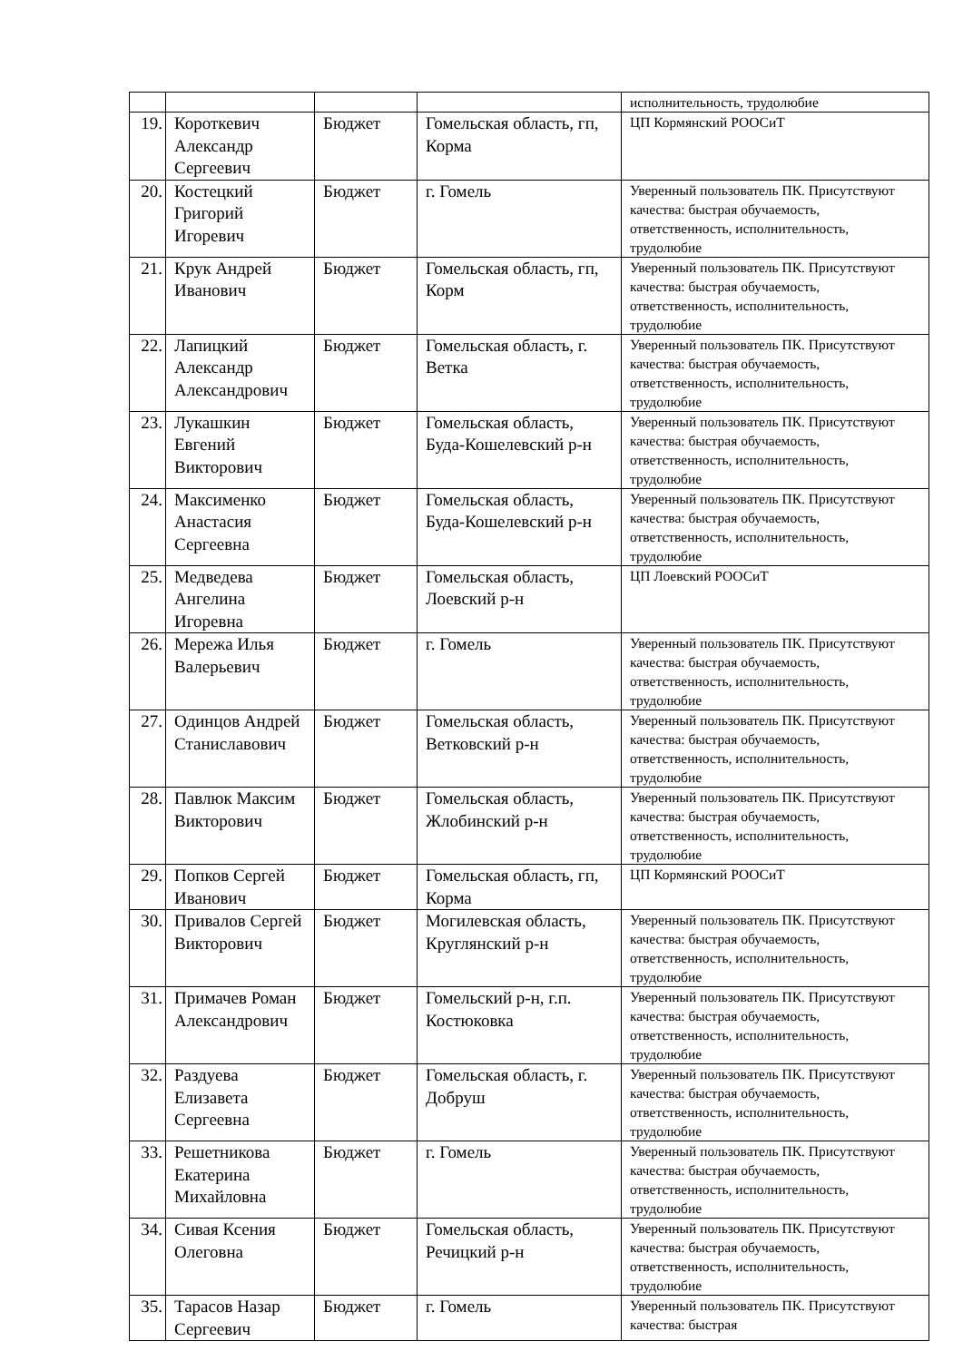| | | | | исполнительность, трудолюбие |
| 19. | Короткевич Александр Сергеевич | Бюджет | Гомельская область, гп, Корма | ЦП Кормянский РООСиТ |
| 20. | Костецкий Григорий Игоревич | Бюджет | г. Гомель | Уверенный пользователь ПК. Присутствуют качества: быстрая обучаемость, ответственность, исполнительность, трудолюбие |
| 21. | Крук Андрей Иванович | Бюджет | Гомельская область, гп, Корм | Уверенный пользователь ПК. Присутствуют качества: быстрая обучаемость, ответственность, исполнительность, трудолюбие |
| 22. | Лапицкий Александр Александрович | Бюджет | Гомельская область, г. Ветка | Уверенный пользователь ПК. Присутствуют качества: быстрая обучаемость, ответственность, исполнительность, трудолюбие |
| 23. | Лукашкин Евгений Викторович | Бюджет | Гомельская область, Буда-Кошелевский р-н | Уверенный пользователь ПК. Присутствуют качества: быстрая обучаемость, ответственность, исполнительность, трудолюбие |
| 24. | Максименко Анастасия Сергеевна | Бюджет | Гомельская область, Буда-Кошелевский р-н | Уверенный пользователь ПК. Присутствуют качества: быстрая обучаемость, ответственность, исполнительность, трудолюбие |
| 25. | Медведева Ангелина Игоревна | Бюджет | Гомельская область, Лоевский р-н | ЦП Лоевский РООСиТ |
| 26. | Мережа Илья Валерьевич | Бюджет | г. Гомель | Уверенный пользователь ПК. Присутствуют качества: быстрая обучаемость, ответственность, исполнительность, трудолюбие |
| 27. | Одинцов Андрей Станиславович | Бюджет | Гомельская область, Ветковский р-н | Уверенный пользователь ПК. Присутствуют качества: быстрая обучаемость, ответственность, исполнительность, трудолюбие |
| 28. | Павлюк Максим Викторович | Бюджет | Гомельская область, Жлобинский р-н | Уверенный пользователь ПК. Присутствуют качества: быстрая обучаемость, ответственность, исполнительность, трудолюбие |
| 29. | Попков Сергей Иванович | Бюджет | Гомельская область, гп, Корма | ЦП Кормянский РООСиТ |
| 30. | Привалов Сергей Викторович | Бюджет | Могилевская область, Круглянский р-н | Уверенный пользователь ПК. Присутствуют качества: быстрая обучаемость, ответственность, исполнительность, трудолюбие |
| 31. | Примачев Роман Александрович | Бюджет | Гомельский р-н, г.п. Костюковка | Уверенный пользователь ПК. Присутствуют качества: быстрая обучаемость, ответственность, исполнительность, трудолюбие |
| 32. | Раздуева Елизавета Сергеевна | Бюджет | Гомельская область, г. Добруш | Уверенный пользователь ПК. Присутствуют качества: быстрая обучаемость, ответственность, исполнительность, трудолюбие |
| 33. | Решетникова Екатерина Михайловна | Бюджет | г. Гомель | Уверенный пользователь ПК. Присутствуют качества: быстрая обучаемость, ответственность, исполнительность, трудолюбие |
| 34. | Сивая Ксения Олеговна | Бюджет | Гомельская область, Речицкий р-н | Уверенный пользователь ПК. Присутствуют качества: быстрая обучаемость, ответственность, исполнительность, трудолюбие |
| 35. | Тарасов Назар Сергеевич | Бюджет | г. Гомель | Уверенный пользователь ПК. Присутствуют качества: быстрая |